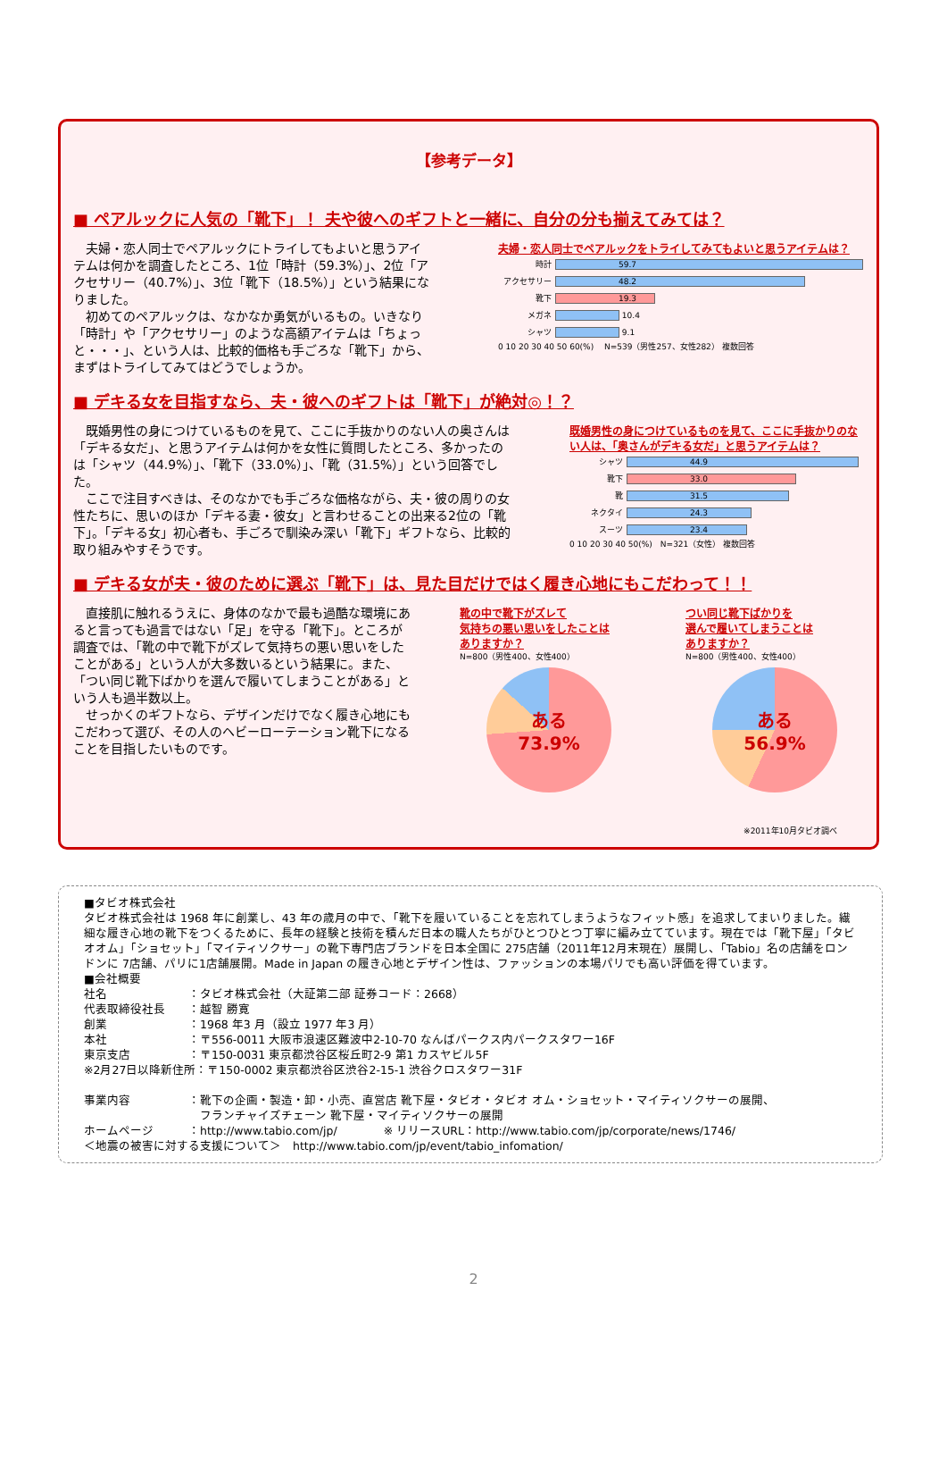【参考データ】
■ ペアルックに人気の「靴下」！ 夫や彼へのギフトと一緒に、自分の分も揃えてみては？
　夫婦・恋人同士でペアルックにトライしてもよいと思うアイテムは何かを調査したところ、1位「時計（59.3%）」、2位「アクセサリー（40.7%）」、3位「靴下（18.5%）」という結果になりました。
　初めてのペアルックは、なかなか勇気がいるもの。いきなり「時計」や「アクセサリー」のような高額アイテムは「ちょっと・・・」、という人は、比較的価格も手ごろな「靴下」から、まずはトライしてみてはどうでしょうか。
夫婦・恋人同士でペアルックをトライしてみてもよいと思うアイテムは？
時計 59.7
アクセサリー 48.2
靴下 19.3
メガネ 10.4
シャツ 9.1
0 10 20 30 40 50 60(%) 　N=539（男性257、女性282） 複数回答
■ デキる女を目指すなら、夫・彼へのギフトは「靴下」が絶対◎！？
　既婚男性の身につけているものを見て、ここに手抜かりのない人の奥さんは「デキる女だ」、と思うアイテムは何かを女性に質問したところ、多かったのは「シャツ（44.9%）」、「靴下（33.0%）」、「靴（31.5%）」という回答でした。
　ここで注目すべきは、そのなかでも手ごろな価格ながら、夫・彼の周りの女性たちに、思いのほか「デキる妻・彼女」と言わせることの出来る2位の「靴下」。「デキる女」初心者も、手ごろで馴染み深い「靴下」ギフトなら、比較的取り組みやすそうです。
既婚男性の身につけているものを見て、ここに手抜かりのない人は、「奥さんがデキる女だ」と思うアイテムは？
シャツ 44.9
靴下 33.0
靴 31.5
ネクタイ 24.3
スーツ 23.4
0 10 20 30 40 50(%)　N=321（女性） 複数回答
■ デキる女が夫・彼のために選ぶ「靴下」は、見た目だけではく履き心地にもこだわって！！
　直接肌に触れるうえに、身体のなかで最も過酷な環境にあると言っても過言ではない「足」を守る「靴下」。ところが調査では、「靴の中で靴下がズレて気持ちの悪い思いをしたことがある」という人が大多数いるという結果に。また、「つい同じ靴下ばかりを選んで履いてしまうことがある」という人も過半数以上。
　せっかくのギフトなら、デザインだけでなく履き心地にもこだわって選び、その人のヘビーローテーション靴下になることを目指したいものです。
靴の中で靴下がズレて
気持ちの悪い思いをしたことは
ありますか？
N=800（男性400、女性400）
ある
73.9%
つい同じ靴下ばかりを
選んで履いてしまうことは
ありますか？
N=800（男性400、女性400）
ある
56.9%
※2011年10月タビオ調べ
■タビオ株式会社
タビオ株式会社は 1968 年に創業し、43 年の歳月の中で、「靴下を履いていることを忘れてしまうようなフィット感」を追求してまいりました。繊細な履き心地の靴下をつくるために、長年の経験と技術を積んだ日本の職人たちがひとつひとつ丁寧に編み立てています。現在では「靴下屋」「タビオオム」「ショセット」「マイティソクサー」の靴下専門店ブランドを日本全国に 275店舗（2011年12月末現在）展開し、「Tabio」名の店舗をロンドンに 7店舗、パリに1店舗展開。Made in Japan の履き心地とデザイン性は、ファッションの本場パリでも高い評価を得ています。
■会社概要
社名　　　　　　　：タビオ株式会社（大証第二部 証券コード：2668）
代表取締役社長　　：越智 勝寛
創業　　　　　　　：1968 年3 月（設立 1977 年3 月）
本社　　　　　　　：〒556-0011 大阪市浪速区難波中2-10-70 なんばパークス内パークスタワー16F
東京支店　　　　　：〒150-0031 東京都渋谷区桜丘町2-9 第1 カスヤビル5F
※2月27日以降新住所：〒150-0002 東京都渋谷区渋谷2-15-1 渋谷クロスタワー31F
事業内容　　　　　：靴下の企画・製造・卸・小売、直営店 靴下屋・タビオ・タビオ オム・ショセット・マイティソクサーの展開、
　　　　　　　　　　フランチャイズチェーン 靴下屋・マイティソクサーの展開
ホームページ　　　：http://www.tabio.com/jp/　　　　※ リリースURL：http://www.tabio.com/jp/corporate/news/1746/
＜地震の被害に対する支援について＞　http://www.tabio.com/jp/event/tabio_infomation/
2